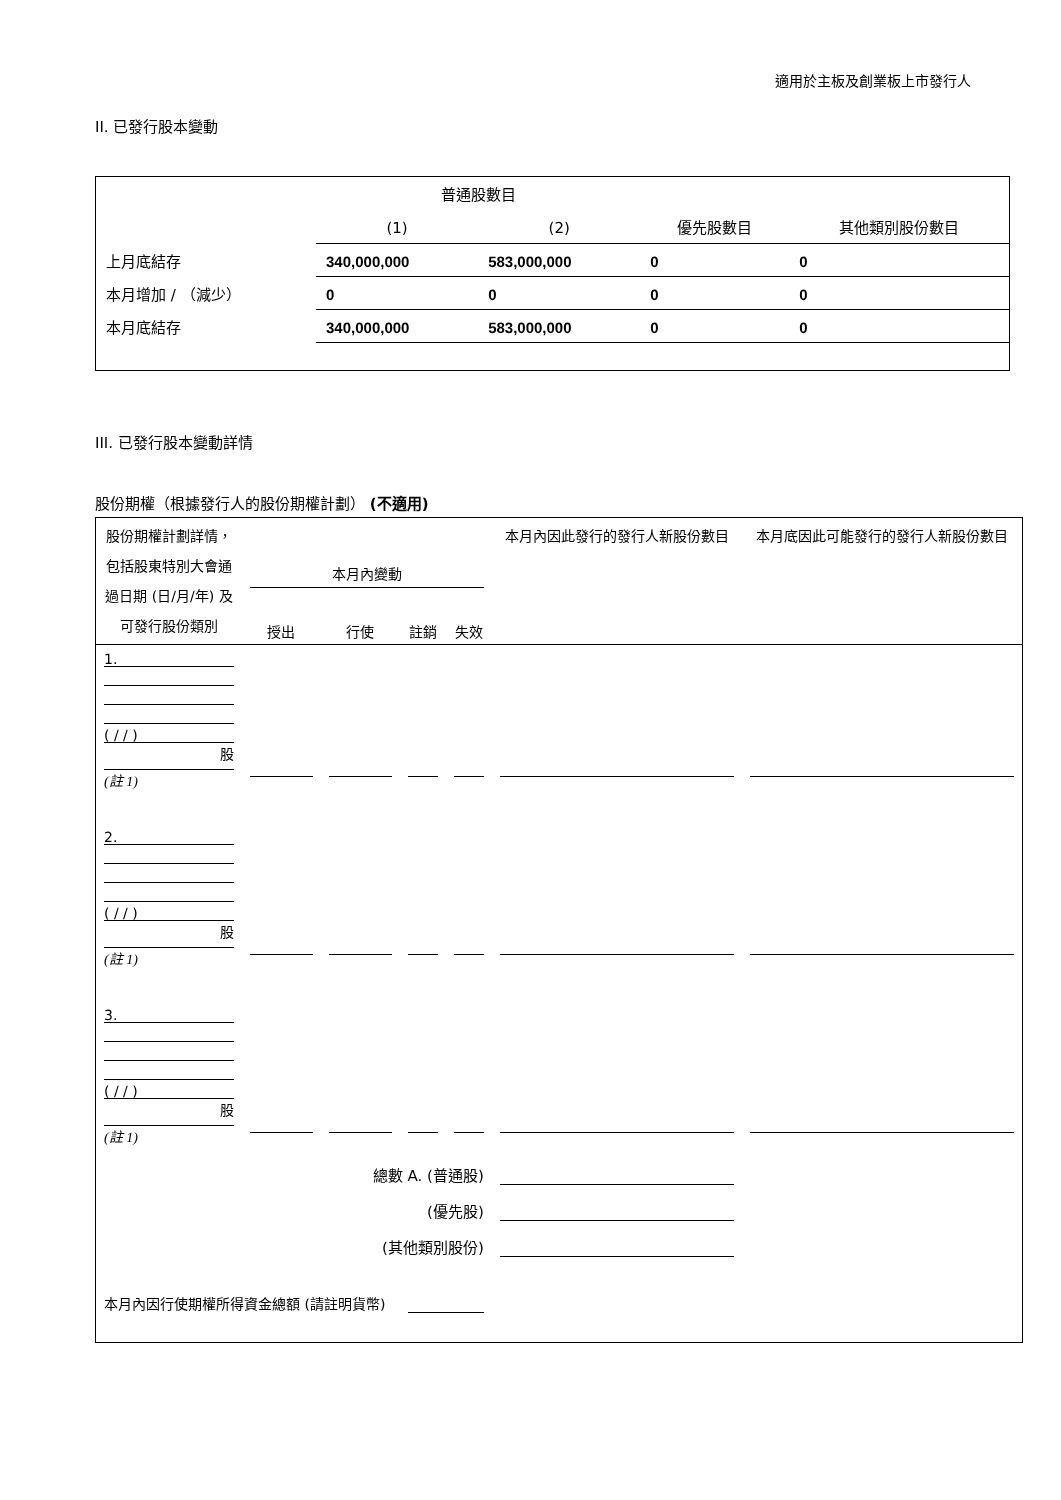適用於主板及創業板上市發行人
II. 已發行股本變動
| | 普通股數目 | | | |
| | (1) | (2) | 優先股數目 | 其他類別股份數目 |
| 上月底結存 | 340,000,000 | 583,000,000 | 0 | 0 |
| 本月增加 / （減少） | 0 | 0 | 0 | 0 |
| 本月底結存 | 340,000,000 | 583,000,000 | 0 | 0 |
III. 已發行股本變動詳情
股份期權（根據發行人的股份期權計劃） (不適用)
| 股份期權計劃詳情，包括股東特別大會通過日期 (日/月/年) 及可發行股份類別 | 本月內變動 | | | | 本月內因此發行的發行人新股份數目 | 本月底因此可能發行的發行人新股份數目 |
| | 授出 | 行使 | 註銷 | 失效 | | |
| 1. ( / / ) 股 (註 1) | | | | | | |
| 2. ( / / ) 股 (註 1) | | | | | | |
| 3. ( / / ) 股 (註 1) | | | | | | |
| 總數 A. (普通股) | | | | | | |
| (優先股) | | | | | | |
| (其他類別股份) | | | | | | |
| 本月內因行使期權所得資金總額 (請註明貨幣) | | | | | | |